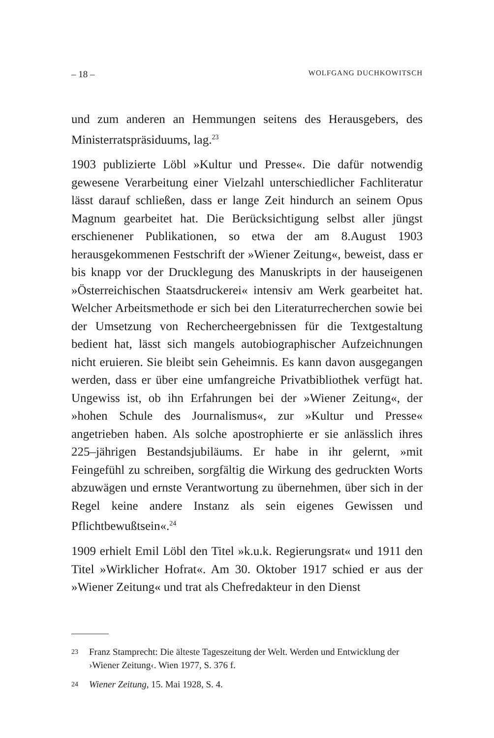– 18 – WOLFGANG DUCHKOWITSCH
und zum anderen an Hemmungen seitens des Herausgebers, des Ministerratspräsiduums, lag.<sup>23</sup>
1903 publizierte Löbl »Kultur und Presse«. Die dafür notwendig gewesene Verarbeitung einer Vielzahl unterschiedlicher Fachliteratur lässt darauf schließen, dass er lange Zeit hindurch an seinem Opus Magnum gearbeitet hat. Die Berücksichtigung selbst aller jüngst erschienener Publikationen, so etwa der am 8.August 1903 herausgekommenen Festschrift der »Wiener Zeitung«, beweist, dass er bis knapp vor der Drucklegung des Manuskripts in der hauseigenen »Österreichischen Staatsdruckerei« intensiv am Werk gearbeitet hat. Welcher Arbeitsmethode er sich bei den Literaturrecherchen sowie bei der Umsetzung von Rechercheergebnissen für die Textgestaltung bedient hat, lässt sich mangels autobiographischer Aufzeichnungen nicht eruieren. Sie bleibt sein Geheimnis. Es kann davon ausgegangen werden, dass er über eine umfangreiche Privatbibliothek verfügt hat. Ungewiss ist, ob ihn Erfahrungen bei der »Wiener Zeitung«, der »hohen Schule des Journalismus«, zur »Kultur und Presse« angetrieben haben. Als solche apostrophierte er sie anlässlich ihres 225–jährigen Bestandsjubiläums. Er habe in ihr gelernt, »mit Feingefühl zu schreiben, sorgfältig die Wirkung des gedruckten Worts abzuwägen und ernste Verantwortung zu übernehmen, über sich in der Regel keine andere Instanz als sein eigenes Gewissen und Pflichtbewußtsein«.<sup>24</sup>
1909 erhielt Emil Löbl den Titel »k.u.k. Regierungsrat« und 1911 den Titel »Wirklicher Hofrat«. Am 30. Oktober 1917 schied er aus der »Wiener Zeitung« und trat als Chefredakteur in den Dienst
23 Franz Stamprecht: Die älteste Tageszeitung der Welt. Werden und Entwicklung der ›Wiener Zeitung‹. Wien 1977, S. 376 f.
24 Wiener Zeitung, 15. Mai 1928, S. 4.